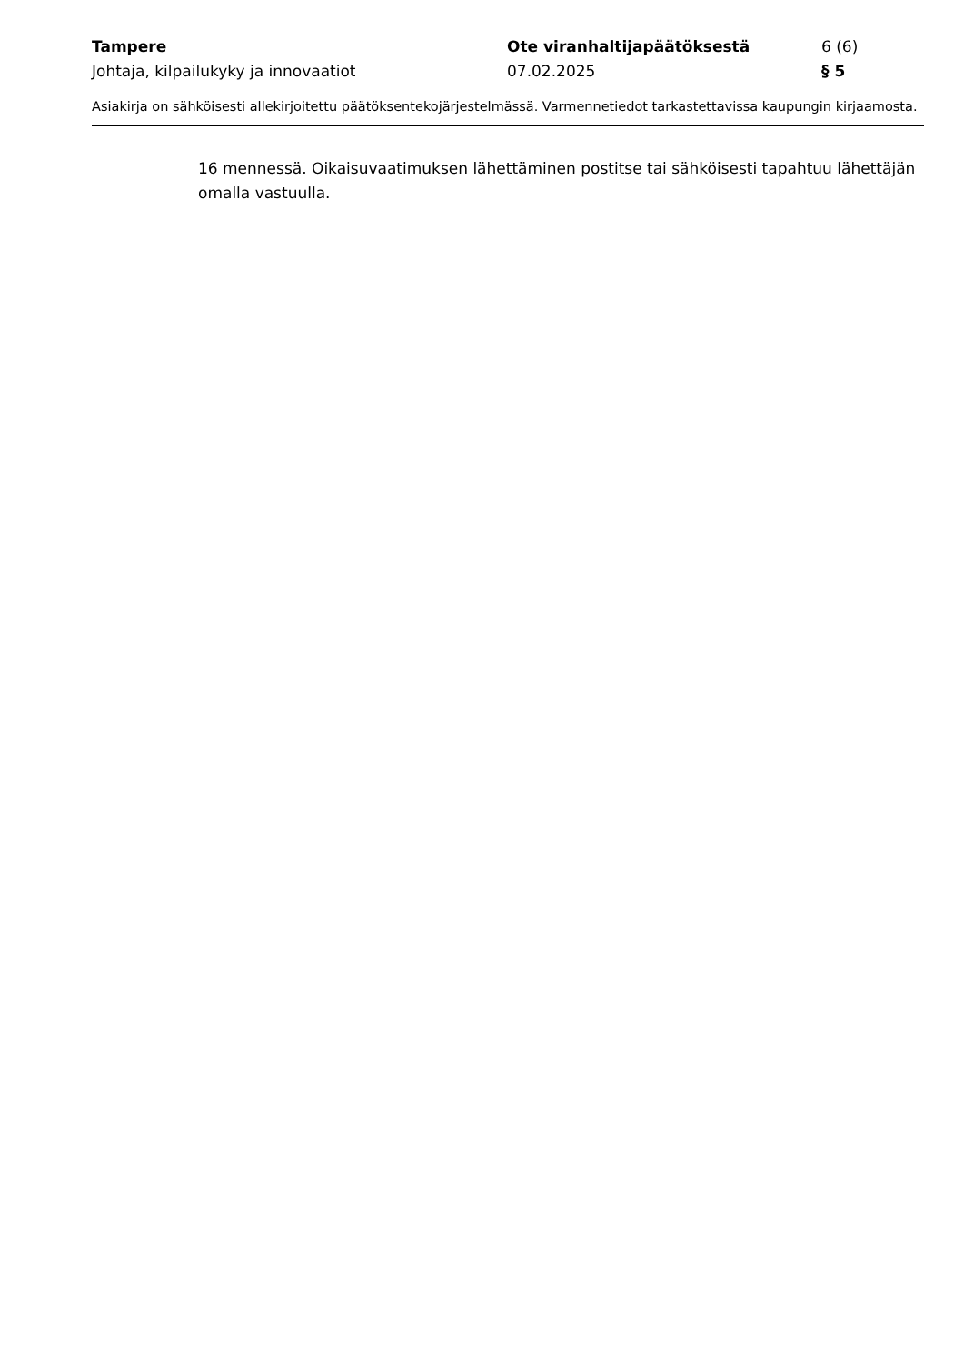Tampere Ote viranhaltijapäätöksestä 6 (6)
Johtaja, kilpailukyky ja innovaatiot 07.02.2025 § 5
Asiakirja on sähköisesti allekirjoitettu päätöksentekojärjestelmässä. Varmennetiedot tarkastettavissa kaupungin kirjaamosta.
16 mennessä. Oikaisuvaatimuksen lähettäminen postitse tai sähköisesti tapahtuu lähettäjän omalla vastuulla.